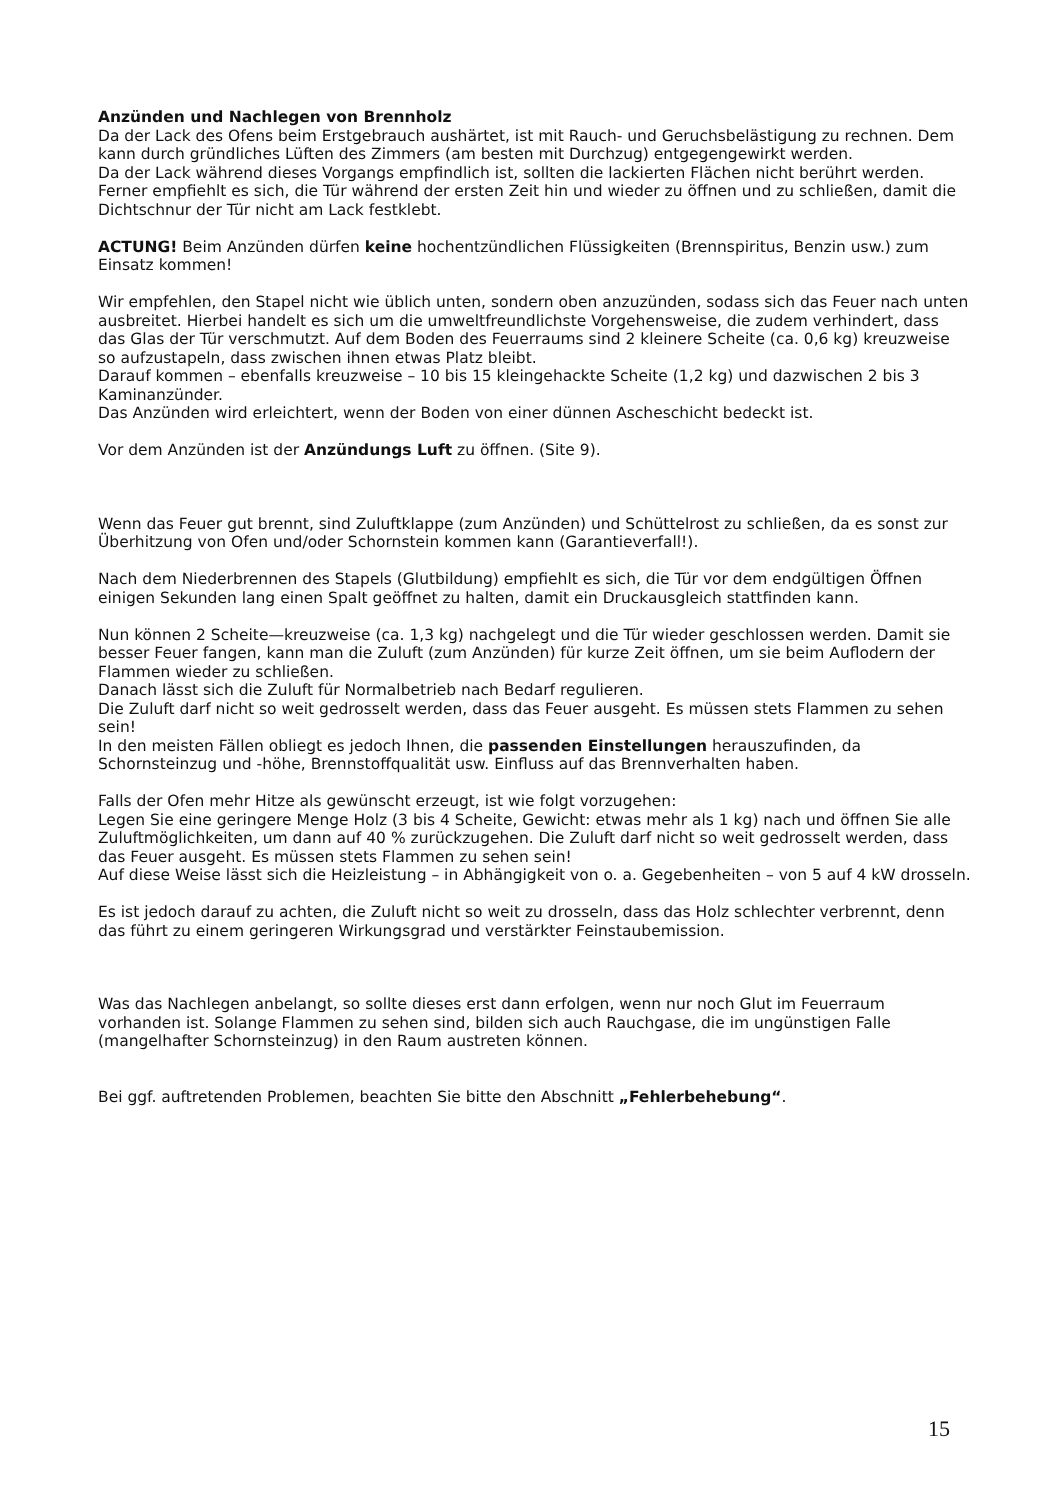Anzünden und Nachlegen von Brennholz
Da der Lack des Ofens beim Erstgebrauch aushärtet, ist mit Rauch- und Geruchsbelästigung zu rechnen. Dem kann durch gründliches Lüften des Zimmers (am besten mit Durchzug) entgegen­gewirkt werden.
Da der Lack während dieses Vorgangs empfindlich ist, sollten die lackierten Flächen nicht be­rührt werden. Ferner empfiehlt es sich, die Tür während der ersten Zeit hin und wieder zu öffnen und zu schließen, damit die Dichtschnur der Tür nicht am Lack festklebt.
ACTUNG! Beim Anzünden dürfen keine hochentzündlichen Flüssigkeiten (Brennspiritus, Benzin usw.) zum Einsatz kommen!
Wir empfehlen, den Stapel nicht wie üblich unten, sondern oben anzuzünden, sodass sich das Feuer nach unten ausbreitet. Hierbei handelt es sich um die umweltfreundlichste Vorgehenswei­se, die zudem verhindert, dass das Glas der Tür verschmutzt. Auf dem Boden des Feuerraums sind 2 kleinere Scheite (ca. 0,6 kg) kreuzweise so aufzustapeln, dass zwischen ihnen etwas Platz bleibt.
Darauf kommen – ebenfalls kreuzweise – 10 bis 15 kleingehackte Scheite (1,2 kg) und dazwi­schen 2 bis 3 Kaminanzünder.
Das Anzünden wird erleichtert, wenn der Boden von einer dünnen Ascheschicht bedeckt ist.
Vor dem Anzünden ist der Anzündungs Luft zu öffnen. (Site 9).
Wenn das Feuer gut brennt, sind Zuluftklappe (zum Anzünden) und Schüttelrost zu schließen, da es sonst zur Überhitzung von Ofen und/oder Schornstein kommen kann (Garantieverfall!).
Nach dem Niederbrennen des Stapels (Glutbildung) empfiehlt es sich, die Tür vor dem endgülti­gen Öffnen einigen Sekunden lang einen Spalt geöffnet zu halten, damit ein Druckausgleich stattfinden kann.
Nun können 2 Scheite—kreuzweise (ca. 1,3 kg) nachgelegt und die Tür wieder geschlossen wer­den. Damit sie besser Feuer fangen, kann man die Zuluft (zum Anzünden) für kurze Zeit öffnen, um sie beim Auflodern der Flammen wieder zu schließen.
Danach lässt sich die Zuluft für Normalbetrieb nach Bedarf regulieren.
Die Zuluft darf nicht so weit gedrosselt werden, dass das Feuer ausgeht. Es müssen stets Flam­men zu sehen sein!
In den meisten Fällen obliegt es jedoch Ihnen, die passenden Einstellungen herauszufinden, da Schornsteinzug und -höhe, Brennstoffqualität usw. Einfluss auf das Brennverhalten haben.
Falls der Ofen mehr Hitze als gewünscht erzeugt, ist wie folgt vorzugehen:
Legen Sie eine geringere Menge Holz (3 bis 4 Scheite, Gewicht: etwas mehr als 1 kg) nach und öffnen Sie alle Zuluftmöglichkeiten, um dann auf 40 % zurückzugehen. Die Zuluft darf nicht so weit gedrosselt werden, dass das Feuer ausgeht. Es müssen stets Flammen zu sehen sein!
Auf diese Weise lässt sich die Heizleistung – in Abhängigkeit von o. a. Gegebenheiten – von 5 auf 4 kW drosseln.
Es ist jedoch darauf zu achten, die Zuluft nicht so weit zu drosseln, dass das Holz schlechter verbrennt, denn das führt zu einem geringeren Wirkungsgrad und verstärkter Feinstaubemissi­on.
Was das Nachlegen anbelangt, so sollte dieses erst dann erfolgen, wenn nur noch Glut im Feuer­raum vorhanden ist. Solange Flammen zu sehen sind, bilden sich auch Rauchgase, die im un­günstigen Falle (mangelhafter Schornsteinzug) in den Raum austreten können.
Bei ggf. auftretenden Problemen, beachten Sie bitte den Abschnitt „Fehlerbehebung“.
15